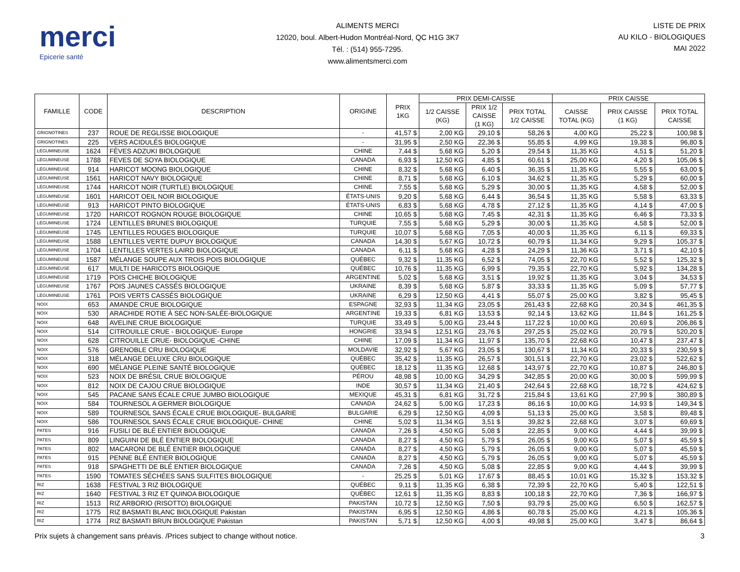merci
Epicerie santé
ALIMENTS MERCI
12020, boul. Albert-Hudon Montréal-Nord, QC H1G 3K7
Tél. : (514) 955-7295.
www.alimentsmerci.com
LISTE DE PRIX
AU KILO - BIOLOGIQUES
MAI 2022
| FAMILLE | CODE | DESCRIPTION | ORIGINE | PRIX 1KG | PRIX DEMI-CAISSE | | | PRIX CAISSE | | |
| --- | --- | --- | --- | --- | --- | --- | --- | --- | --- | --- |
| | | | | | 1/2 CAISSE (KG) | PRIX 1/2 CAISSE (1 KG) | PRIX TOTAL 1/2 CAISSE | CAISSE TOTAL (KG) | PRIX CAISSE (1 KG) | PRIX TOTAL CAISSE |
| GRIGNOTINES | 237 | ROUE DE REGLISSE BIOLOGIQUE | - | 41,57 $ | 2,00 KG | 29,10 $ | 58,26 $ | 4,00 KG | 25,22 $ | 100,98 $ |
| GRIGNOTINES | 225 | VERS ACIDULÉS BIOLOGIQUE | - | 31,95 $ | 2,50 KG | 22,36 $ | 55,85 $ | 4,99 KG | 19,38 $ | 96,80 $ |
| LÉGUMINEUSE | 1624 | FÈVES ADZUKI BIOLOGIQUE | CHINE | 7,44 $ | 5,68 KG | 5,20 $ | 29,54 $ | 11,35 KG | 4,51 $ | 51,20 $ |
| LÉGUMINEUSE | 1788 | FEVES DE SOYA BIOLOGIQUE | CANADA | 6,93 $ | 12,50 KG | 4,85 $ | 60,61 $ | 25,00 KG | 4,20 $ | 105,06 $ |
| LÉGUMINEUSE | 914 | HARICOT MOONG BIOLOGIQUE | CHINE | 8,32 $ | 5,68 KG | 6,40 $ | 36,35 $ | 11,35 KG | 5,55 $ | 63,00 $ |
| LÉGUMINEUSE | 1561 | HARICOT NAVY BIOLOGIQUE | CHINE | 8,71 $ | 5,68 KG | 6,10 $ | 34,62 $ | 11,35 KG | 5,29 $ | 60,00 $ |
| LÉGUMINEUSE | 1744 | HARICOT NOIR (TURTLE) BIOLOGIQUE | CHINE | 7,55 $ | 5,68 KG | 5,29 $ | 30,00 $ | 11,35 KG | 4,58 $ | 52,00 $ |
| LÉGUMINEUSE | 1601 | HARICOT OEIL NOIR BIOLOGIQUE | ÉTATS-UNIS | 9,20 $ | 5,68 KG | 6,44 $ | 36,54 $ | 11,35 KG | 5,58 $ | 63,33 $ |
| LÉGUMINEUSE | 913 | HARICOT PINTO BIOLOGIQUE | ÉTATS-UNIS | 6,83 $ | 5,68 KG | 4,78 $ | 27,12 $ | 11,35 KG | 4,14 $ | 47,00 $ |
| LÉGUMINEUSE | 1720 | HARICOT ROGNON ROUGE BIOLOGIQUE | CHINE | 10,65 $ | 5,68 KG | 7,45 $ | 42,31 $ | 11,35 KG | 6,46 $ | 73,33 $ |
| LÉGUMINEUSE | 1724 | LENTILLES BRUNES BIOLOGIQUE | TURQUIE | 7,55 $ | 5,68 KG | 5,29 $ | 30,00 $ | 11,35 KG | 4,58 $ | 52,00 $ |
| LÉGUMINEUSE | 1745 | LENTILLES ROUGES BIOLOGIQUE | TURQUIE | 10,07 $ | 5,68 KG | 7,05 $ | 40,00 $ | 11,35 KG | 6,11 $ | 69,33 $ |
| LÉGUMINEUSE | 1588 | LENTILLES VERTE DUPUY BIOLOGIQUE | CANADA | 14,30 $ | 5,67 KG | 10,72 $ | 60,79 $ | 11,34 KG | 9,29 $ | 105,37 $ |
| LÉGUMINEUSE | 1704 | LENTILLES VERTES LAIRD BIOLOGIQUE | CANADA | 6,11 $ | 5,68 KG | 4,28 $ | 24,29 $ | 11,36 KG | 3,71 $ | 42,10 $ |
| LÉGUMINEUSE | 1587 | MÉLANGE SOUPE AUX TROIS POIS BIOLOGIQUE | QUÉBEC | 9,32 $ | 11,35 KG | 6,52 $ | 74,05 $ | 22,70 KG | 5,52 $ | 125,32 $ |
| LÉGUMINEUSE | 617 | MULTI DE HARICOTS BIOLOGIQUE | QUÉBEC | 10,76 $ | 11,35 KG | 6,99 $ | 79,35 $ | 22,70 KG | 5,92 $ | 134,28 $ |
| LÉGUMINEUSE | 1719 | POIS CHICHE BIOLOGIQUE | ARGENTINE | 5,02 $ | 5,68 KG | 3,51 $ | 19,92 $ | 11,35 KG | 3,04 $ | 34,53 $ |
| LÉGUMINEUSE | 1767 | POIS JAUNES CASSÉS BIOLOGIQUE | UKRAINE | 8,39 $ | 5,68 KG | 5,87 $ | 33,33 $ | 11,35 KG | 5,09 $ | 57,77 $ |
| LÉGUMINEUSE | 1761 | POIS VERTS CASSÉS BIOLOGIQUE | UKRAINE | 6,29 $ | 12,50 KG | 4,41 $ | 55,07 $ | 25,00 KG | 3,82 $ | 95,45 $ |
| NOIX | 653 | AMANDE CRUE BIOLOGIQUE | ESPAGNE | 32,93 $ | 11,34 KG | 23,05 $ | 261,43 $ | 22,68 KG | 20,34 $ | 461,35 $ |
| NOIX | 530 | ARACHIDE ROTIE À SEC NON-SALÉE-BIOLOGIQUE | ARGENTINE | 19,33 $ | 6,81 KG | 13,53 $ | 92,14 $ | 13,62 KG | 11,84 $ | 161,25 $ |
| NOIX | 648 | AVELINE CRUE BIOLOGIQUE | TURQUIE | 33,49 $ | 5,00 KG | 23,44 $ | 117,22 $ | 10,00 KG | 20,69 $ | 206,86 $ |
| NOIX | 514 | CITROUILLE CRUE - BIOLOGIQUE- Europe | HONGRIE | 33,94 $ | 12,51 KG | 23,76 $ | 297,25 $ | 25,02 KG | 20,79 $ | 520,20 $ |
| NOIX | 628 | CITROUILLE CRUE- BIOLOGIQUE -CHINE | CHINE | 17,09 $ | 11,34 KG | 11,97 $ | 135,70 $ | 22,68 KG | 10,47 $ | 237,47 $ |
| NOIX | 576 | GRENOBLE CRU BIOLOGIQUE | MOLDAVIE | 32,92 $ | 5,67 KG | 23,05 $ | 130,67 $ | 11,34 KG | 20,33 $ | 230,59 $ |
| NOIX | 318 | MÉLANGE DELUXE CRU BIOLOGIQUE | QUÉBEC | 35,42 $ | 11,35 KG | 26,57 $ | 301,51 $ | 22,70 KG | 23,02 $ | 522,62 $ |
| NOIX | 690 | MÉLANGE PLEINE SANTÉ BIOLOGIQUE | QUÉBEC | 18,12 $ | 11,35 KG | 12,68 $ | 143,97 $ | 22,70 KG | 10,87 $ | 246,80 $ |
| NOIX | 523 | NOIX DE BRÉSIL CRUE BIOLOGIQUE | PÉROU | 48,98 $ | 10,00 KG | 34,29 $ | 342,85 $ | 20,00 KG | 30,00 $ | 599,99 $ |
| NOIX | 812 | NOIX DE CAJOU CRUE BIOLOGIQUE | INDE | 30,57 $ | 11,34 KG | 21,40 $ | 242,64 $ | 22,68 KG | 18,72 $ | 424,62 $ |
| NOIX | 545 | PACANE SANS ÉCALE CRUE JUMBO BIOLOGIQUE | MEXIQUE | 45,31 $ | 6,81 KG | 31,72 $ | 215,84 $ | 13,61 KG | 27,99 $ | 380,89 $ |
| NOIX | 584 | TOURNESOL A GERMER BIOLOGIQUE | CANADA | 24,62 $ | 5,00 KG | 17,23 $ | 86,16 $ | 10,00 KG | 14,93 $ | 149,34 $ |
| NOIX | 589 | TOURNESOL SANS ÉCALE CRUE BIOLOGIQUE- BULGARIE | BULGARIE | 6,29 $ | 12,50 KG | 4,09 $ | 51,13 $ | 25,00 KG | 3,58 $ | 89,48 $ |
| NOIX | 586 | TOURNESOL SANS ÉCALE CRUE BIOLOGIQUE- CHINE | CHINE | 5,02 $ | 11,34 KG | 3,51 $ | 39,82 $ | 22,68 KG | 3,07 $ | 69,69 $ |
| PATES | 916 | FUSILI DE BLÉ ENTIER BIOLOGIQUE | CANADA | 7,26 $ | 4,50 KG | 5,08 $ | 22,85 $ | 9,00 KG | 4,44 $ | 39,99 $ |
| PATES | 809 | LINGUINI DE BLÉ ENTIER BIOLOGIQUE | CANADA | 8,27 $ | 4,50 KG | 5,79 $ | 26,05 $ | 9,00 KG | 5,07 $ | 45,59 $ |
| PATES | 802 | MACARONI DE BLÉ ENTIER BIOLOGIQUE | CANADA | 8,27 $ | 4,50 KG | 5,79 $ | 26,05 $ | 9,00 KG | 5,07 $ | 45,59 $ |
| PATES | 915 | PENNE BLÉ ENTIER BIOLOGIQUE | CANADA | 8,27 $ | 4,50 KG | 5,79 $ | 26,05 $ | 9,00 KG | 5,07 $ | 45,59 $ |
| PATES | 918 | SPAGHETTI DE BLÉ ENTIER BIOLOGIQUE | CANADA | 7,26 $ | 4,50 KG | 5,08 $ | 22,85 $ | 9,00 KG | 4,44 $ | 39,99 $ |
| PATES | 1590 | TOMATES SÉCHÉES SANS SULFITES BIOLOGIQUE | - | 25,25 $ | 5,01 KG | 17,67 $ | 88,45 $ | 10,01 KG | 15,32 $ | 153,32 $ |
| RIZ | 1638 | FESTIVAL 3 RIZ BIOLOGIQUE | QUÉBEC | 9,11 $ | 11,35 KG | 6,38 $ | 72,39 $ | 22,70 KG | 5,40 $ | 122,51 $ |
| RIZ | 1640 | FESTIVAL 3 RIZ ET QUINOA BIOLOGIQUE | QUÉBEC | 12,61 $ | 11,35 KG | 8,83 $ | 100,18 $ | 22,70 KG | 7,36 $ | 166,97 $ |
| RIZ | 1513 | RIZ ARBORIO (RISOTTO) BIOLOGIQUE | PAKISTAN | 10,72 $ | 12,50 KG | 7,50 $ | 93,79 $ | 25,00 KG | 6,50 $ | 162,57 $ |
| RIZ | 1775 | RIZ BASMATI BLANC BIOLOGIQUE Pakistan | PAKISTAN | 6,95 $ | 12,50 KG | 4,86 $ | 60,78 $ | 25,00 KG | 4,21 $ | 105,36 $ |
| RIZ | 1774 | RIZ BASMATI BRUN BIOLOGIQUE Pakistan | PAKISTAN | 5,71 $ | 12,50 KG | 4,00 $ | 49,98 $ | 25,00 KG | 3,47 $ | 86,64 $ |
Prix sujets à changement sans préavis. /Prices subject to change without notice. 3